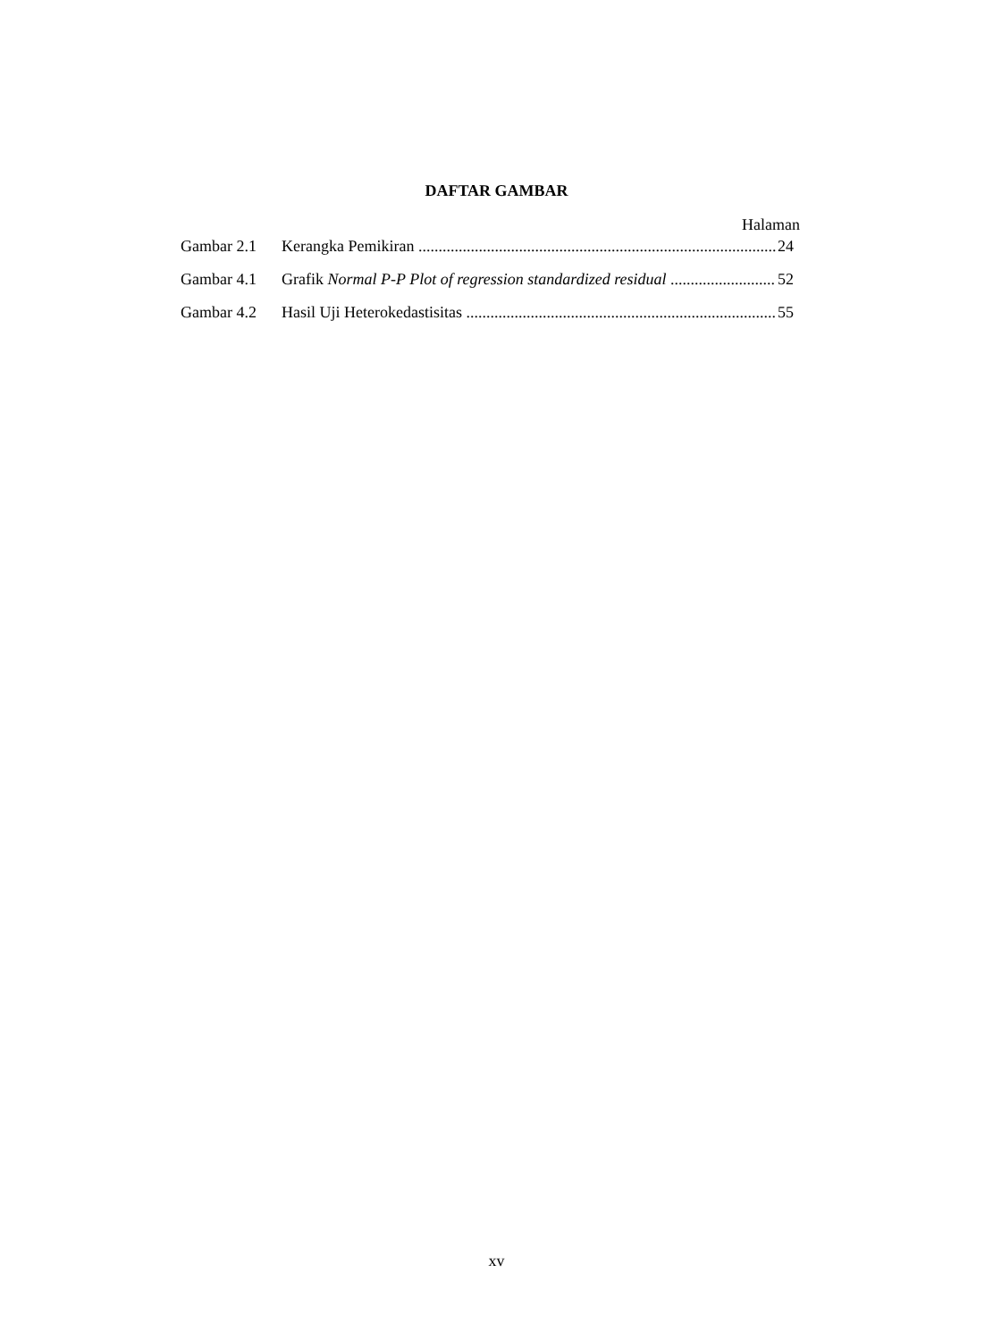DAFTAR GAMBAR
Halaman
Gambar 2.1 Kerangka Pemikiran 24
Gambar 4.1 Grafik Normal P-P Plot of regression standardized residual 52
Gambar 4.2 Hasil Uji Heterokedastisitas 55
xv